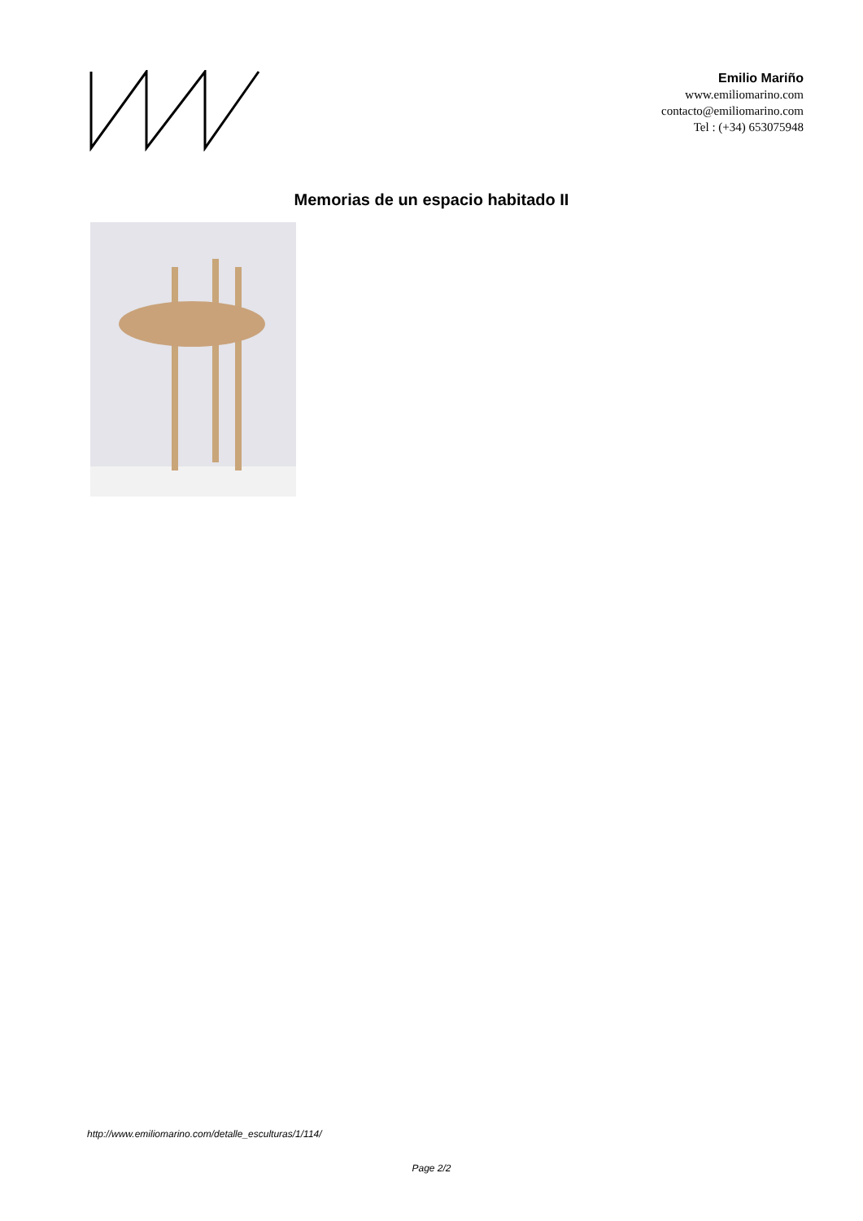Emilio Mariño
www.emiliomarino.com
contacto@emiliomarino.com
Tel : (+34) 653075948
Memorias de un espacio habitado II
http://www.emiliomarino.com/detalle_esculturas/1/114/
Page 2/2